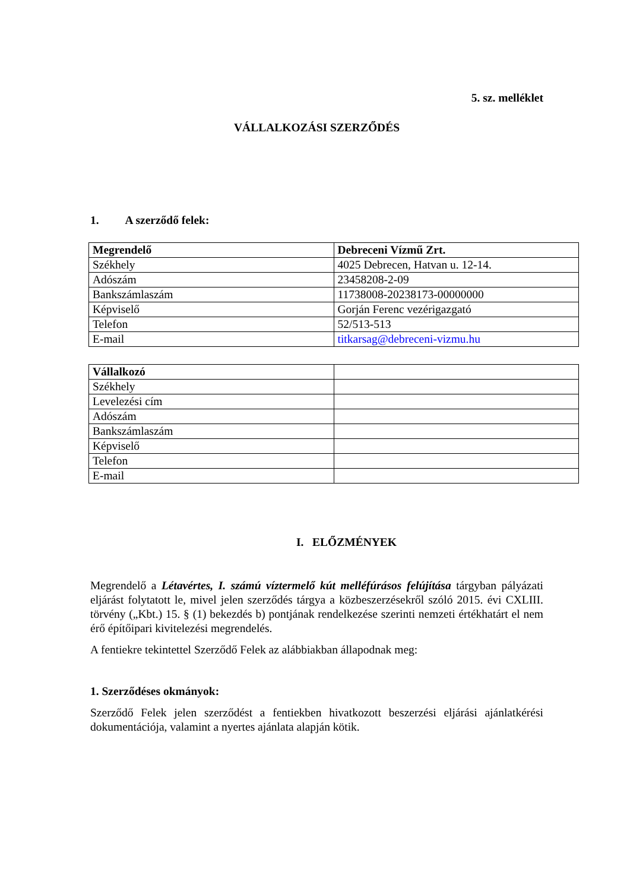5. sz. melléklet
VÁLLALKOZÁSI SZERZŐDÉS
1. A szerződő felek:
| Megrendelő | Debreceni Vízmű Zrt. |
| Székhely | 4025 Debrecen, Hatvan u. 12-14. |
| Adószám | 23458208-2-09 |
| Bankszámlaszám | 11738008-20238173-00000000 |
| Képviselő | Gorján Ferenc vezérigazgató |
| Telefon | 52/513-513 |
| E-mail | titkarsag@debreceni-vizmu.hu |
| Vállalkozó | |
| Székhely | |
| Levelezési cím | |
| Adószám | |
| Bankszámlaszám | |
| Képviselő | |
| Telefon | |
| E-mail | |
I. ELŐZMÉNYEK
Megrendelő a Létavértes, I. számú víztermelő kút melléfúrásos felújítása tárgyban pályázati eljárást folytatott le, mivel jelen szerződés tárgya a közbeszerzésekről szóló 2015. évi CXLIII. törvény („Kbt.) 15. § (1) bekezdés b) pontjának rendelkezése szerinti nemzeti értékhatárt el nem érő építőipari kivitelezési megrendelés.
A fentiekre tekintettel Szerződő Felek az alábbiakban állapodnak meg:
1. Szerződéses okmányok:
Szerződő Felek jelen szerződést a fentiekben hivatkozott beszerzési eljárási ajánlatkérési dokumentációja, valamint a nyertes ajánlata alapján kötik.